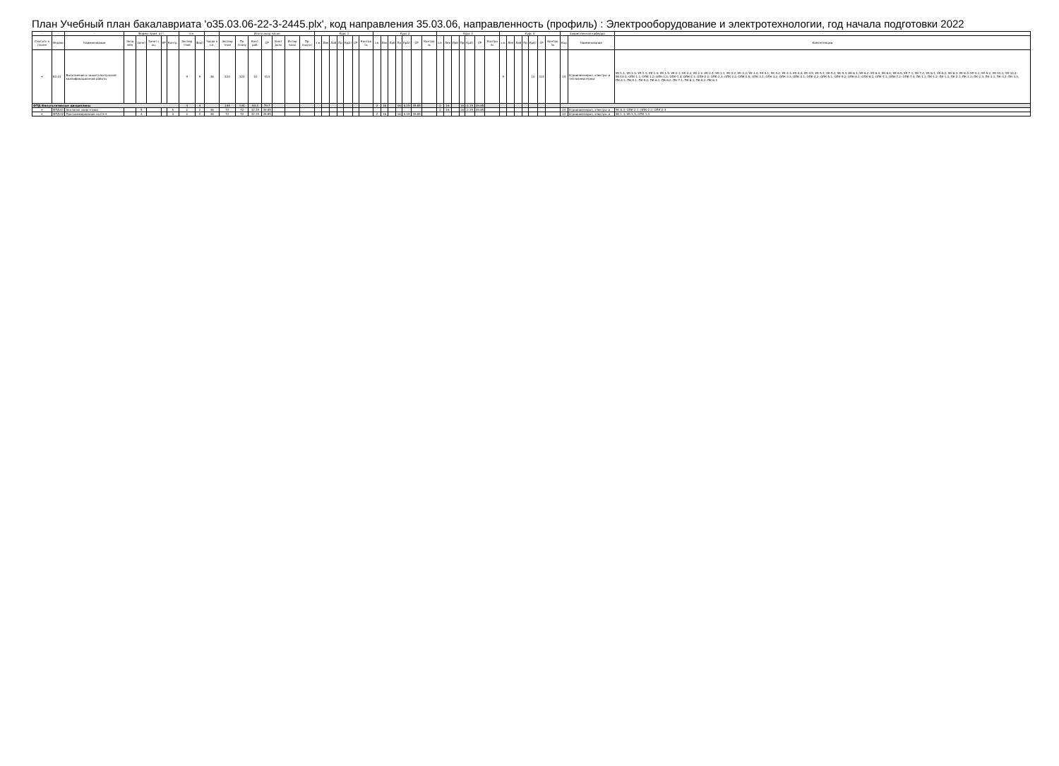План Учебный план бакалавриата 'о35.03.06-22-3-2445.plx', код направления 35.03.06, направленность (профиль) : Электрооборудование и электротехнологии, год начала подготовки 2022
| - | - | - | Формы пром. атт. | | | | | з.е. | | - | Итого акад.часов | | | | | | | Курс 1 | | | | | | | Курс 2 | | | | | | | Курс 3 | | | | | | | Курс 4 | | | | | | | Закрепленная кафедра | | - |
| --- | --- | --- | --- | --- | --- | --- | --- | --- | --- | --- | --- | --- | --- | --- | --- | --- | --- | --- | --- | --- | --- | --- | --- | --- | --- | --- | --- | --- | --- | --- | --- | --- | --- | --- | --- | --- | --- | --- | --- | --- | --- | --- | --- | --- | --- | --- | --- | --- |
| Считать в плане | Индекс | Наименование | Экза мен | Зачет | Зачет с оц. | КР | Контр. | Экспер тное | Факт | Часов в з.е. | Экспер тное | По плану | Конт. раб. | СР | Конт роль | Интер часы | Пр. подгот | з.е. | Лек | Лаб | Пр | КрАт | СР | Контро ль | з.е. | Лек | Лаб | Пр | КрАт | СР | Контро ль | з.е. | Лек | Лаб | Пр | КрАт | СР | Контро ль | з.е. | Лек | Лаб | Пр | КрАт | СР | Контро ль | Код | Наименование | Компетенции |
| + | Б3.01 | Выполнение и защита выпускной квалификационной работы | | | | | | 9 | 9 | 36 | 324 | 324 | 10 | 314 | | | | | | | | | | | | | | | | | | | | | | | | | 9 | | | | 10 | 314 | | 24 | Агроинженерия, электро- и теплоэнергетика | УК-1.1; УК-1.2; УК-1.3; УК-1.4; УК-1.5; УК-2.1; УК-2.2; УК-2.3; УК-2.4; УК-3.1; УК-3.2; УК-3.3; УК-3.4; УК-4.1; УК-4.2; УК-4.3; УК-4.4; УК-4.5; УК-5.1; УК-5.2; УК-5.3; УК-6.1; УК-6.2; УК-6.3; УК-6.4; УК-6.5; УК-7.1; УК-7.2; УК-8.1; УК-8.2; УК-8.3; УК-8.4; УК-9.1; УК-9.2; УК-10.1; УК-10.2; УК-10.3; ОПК-1.1; ОПК-1.2; ОПК-1.3; ОПК-1.4; ОПК-2.1; ОПК-2.2; ОПК-2.3; ОПК-2.4; ОПК-2.5; ОПК-3.1; ОПК-3.2; ОПК-3.3; ОПК-4.1; ОПК-4.2; ОПК-5.1; ОПК-5.2; ОПК-6.1; ОПК-6.2; ОПК-7.1; ОПК-7.2; ОПК-7.3; ПК-1.1; ПК-1.2; ПК-1.3; ПК-2.1; ПК-2.2; ПК-2.3; ПК-3.1; ПК-3.2; ПК-3.3; ПК-4.1; ПК-5.1; ПК-5.2; ПК-6.1; ПК-6.2; ПК-7.1; ПК-8.1; ПК-8.2; ПК-8.3 |
| ФТД.Факультативные дисциплины | | | | | | | | 4 | 4 | | 144 | 144 | 64.3 | 79.7 | | | | | | | | | | | 2 | 16 | | 16 | 0.15 | 39.85 | | 2 | 16 | | 16 | 0.15 | 39.85 | | | | | | | | | | | |
| + | ФТД.01 | Экология энергетики | | 5 | | | 5 | 2 | 2 | 36 | 72 | 72 | 32.15 | 39.85 | | | | | | | | | | | | | | | | | | 2 | 16 | | 16 | 0.15 | 39.85 | | | | | | | | | 24 | Агроинженерия, электро- и | УК-8.3; ОПК-2.1; ОПК-2.2; ОПК-2.3 |
| + | ФТД.02 | Программирование на C++ | | 4 | | | 4 | 2 | 2 | 36 | 72 | 72 | 32.15 | 39.85 | | | | | | | | | | | 2 | 16 | | 16 | 0.15 | 39.85 | | | | | | | | | | | | | | | | 24 | Агроинженерия, электро- и | УК-1.3; УК-1.5; ОПК-1.3 |